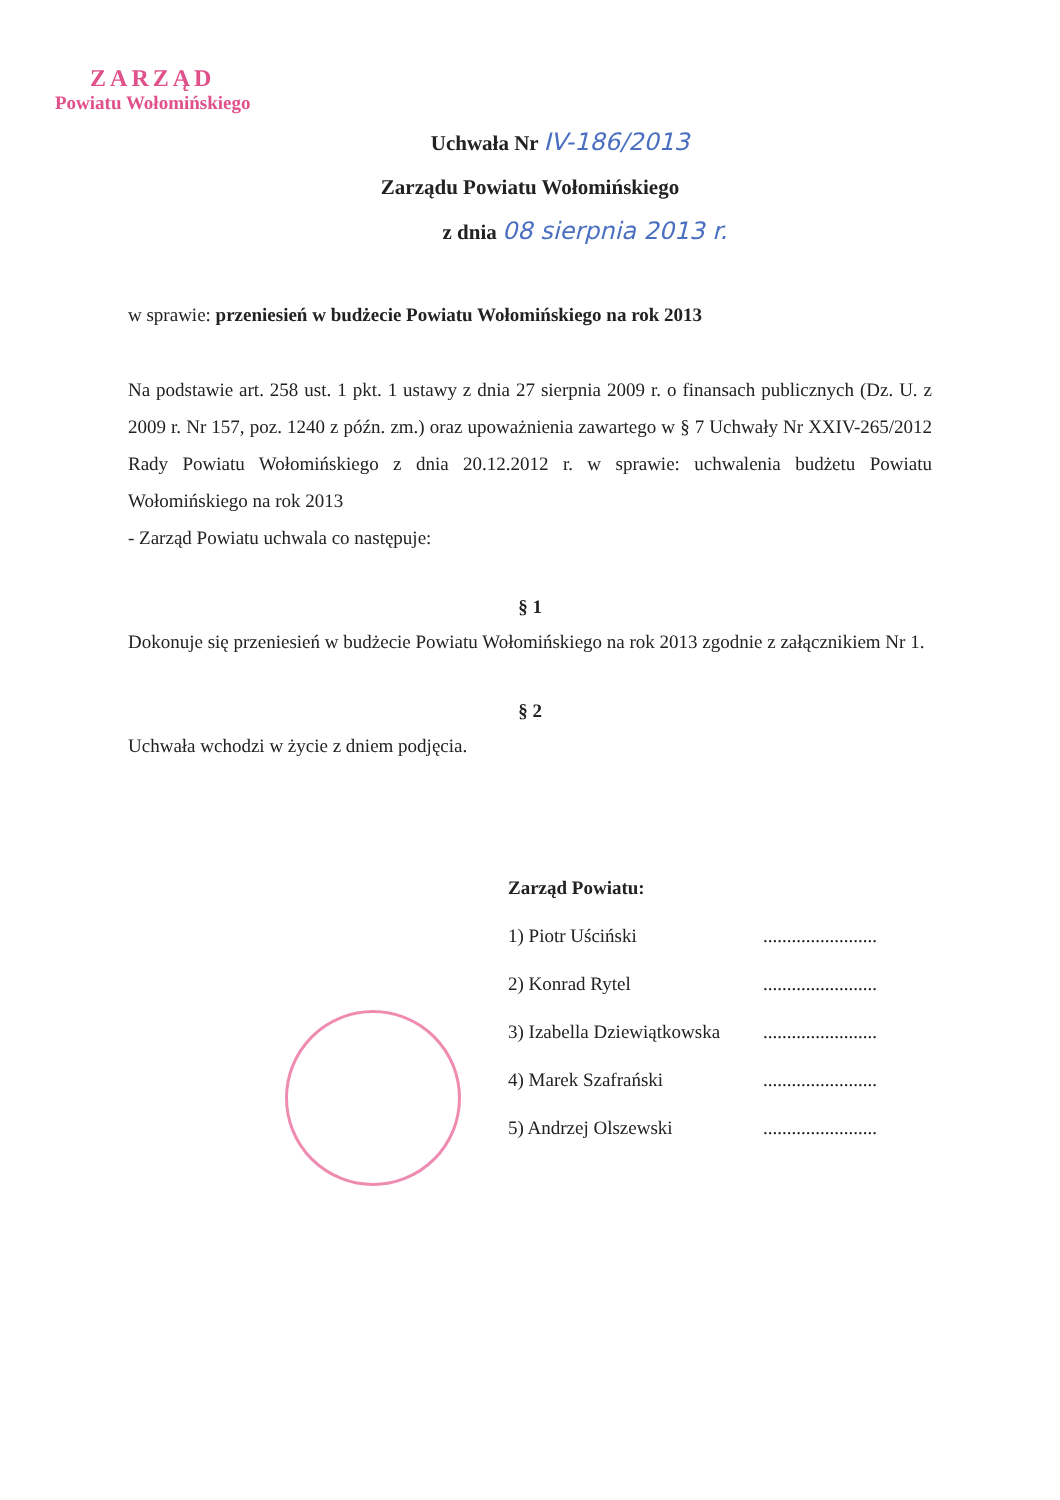ZARZĄD
Powiatu Wołomińskiego
Uchwała Nr IV-186/2013
Zarządu Powiatu Wołomińskiego
z dnia 08 sierpnia 2013 r.
w sprawie: przeniesień w budżecie Powiatu Wołomińskiego na rok 2013
Na podstawie art. 258 ust. 1 pkt. 1 ustawy z dnia 27 sierpnia 2009 r. o finansach publicznych (Dz. U. z 2009 r. Nr 157, poz. 1240 z późn. zm.) oraz upoważnienia zawartego w § 7 Uchwały Nr XXIV-265/2012 Rady Powiatu Wołomińskiego z dnia 20.12.2012 r. w sprawie: uchwalenia budżetu Powiatu Wołomińskiego na rok 2013
- Zarząd Powiatu uchwala co następuje:
§ 1
Dokonuje się przeniesień w budżecie Powiatu Wołomińskiego na rok 2013 zgodnie z załącznikiem Nr 1.
§ 2
Uchwała wchodzi w życie z dniem podjęcia.
Zarząd Powiatu:
1) Piotr Uściński........................
2) Konrad Rytel........................
3) Izabella Dziewiątkowska........................
4) Marek Szafrański........................
5) Andrzej Olszewski........................